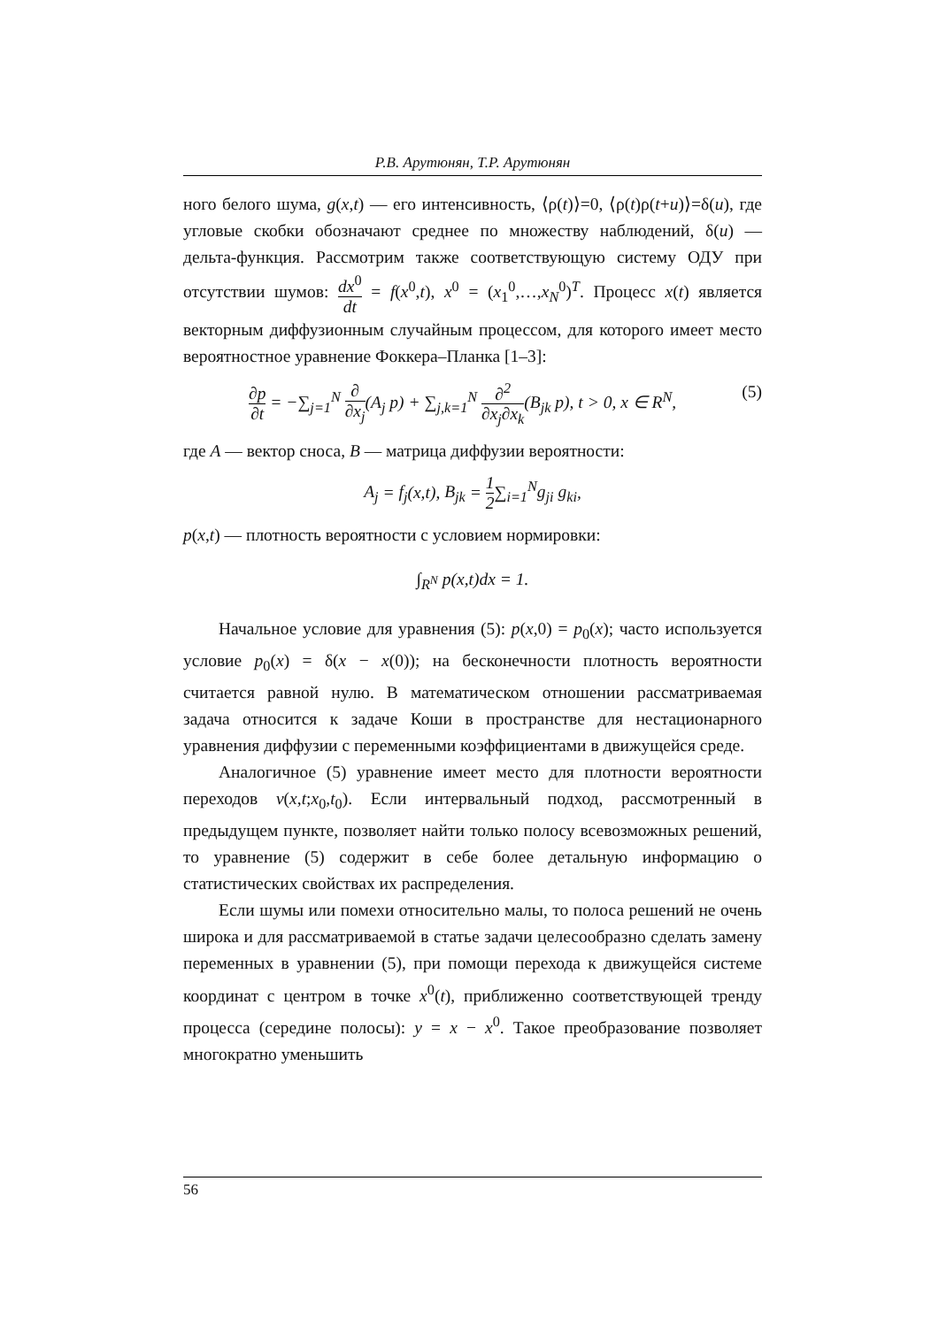Р.В. Арутюнян, Т.Р. Арутюнян
ного белого шума, g(x,t) — его интенсивность, ⟨ρ(t)⟩=0, ⟨ρ(t)ρ(t+u)⟩=δ(u), где угловые скобки обозначают среднее по множеству наблюдений, δ(u) — дельта-функция. Рассмотрим также соответствующую систему ОДУ при отсутствии шумов: dx<sup>0</sup> dt = f(x<sup>0</sup>,t), x<sup>0</sup> = (x<sub>1</sub><sup>0</sup>,…,x<sub>N</sub><sup>0</sup>)<sup>T</sup>. Процесс x(t) является векторным диффузионным случайным процессом, для которого имеет место вероятностное уравнение Фоккера–Планка [1–3]:
(5) ∂p ∂t = −∑<sub>j=1</sub><sup>N</sup> ∂ ∂x<sub>j</sub>(A<sub>j</sub> p) + ∑<sub>j,k=1</sub><sup>N</sup> ∂<sup>2</sup> ∂x<sub>j</sub>∂x<sub>k</sub>(B<sub>jk</sub> p), t > 0, x ∈ R<sup>N</sup>,
где A — вектор сноса, B — матрица диффузии вероятности:
A<sub>j</sub> = f<sub>j</sub>(x,t), B<sub>jk</sub> = 1 2∑<sub>i=1</sub><sup>N</sup>g<sub>ji</sub> g<sub>ki</sub>,
p(x,t) — плотность вероятности с условием нормировки:
∫<sub>R<sup>N</sup></sub> p(x,t)dx = 1.
Начальное условие для уравнения (5): p(x,0) = p<sub>0</sub>(x); часто используется условие p<sub>0</sub>(x) = δ(x − x(0)); на бесконечности плотность вероятности считается равной нулю. В математическом отношении рассматриваемая задача относится к задаче Коши в пространстве для нестационарного уравнения диффузии с переменными коэффициентами в движущейся среде.
Аналогичное (5) уравнение имеет место для плотности вероятности переходов v(x,t;x<sub>0</sub>,t<sub>0</sub>). Если интервальный подход, рассмотренный в предыдущем пункте, позволяет найти только полосу всевозможных решений, то уравнение (5) содержит в себе более детальную информацию о статистических свойствах их распределения.
Если шумы или помехи относительно малы, то полоса решений не очень широка и для рассматриваемой в статье задачи целесообразно сделать замену переменных в уравнении (5), при помощи перехода к движущейся системе координат с центром в точке x<sup>0</sup>(t), приближенно соответствующей тренду процесса (середине полосы): y = x − x<sup>0</sup>. Такое преобразование позволяет многократно уменьшить
56